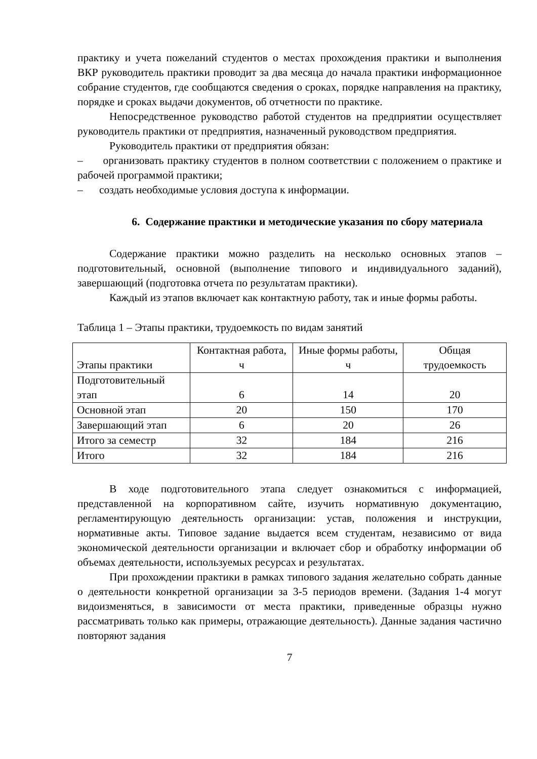практику и учета пожеланий студентов о местах прохождения практики и выполнения ВКР руководитель практики проводит за два месяца до начала практики информационное собрание студентов, где сообщаются сведения о сроках, порядке направления на практику, порядке и сроках выдачи документов, об отчетности по практике.
Непосредственное руководство работой студентов на предприятии осуществляет руководитель практики от предприятия, назначенный руководством предприятия.
Руководитель практики от предприятия обязан:
– организовать практику студентов в полном соответствии с положением о практике и рабочей программой практики;
– создать необходимые условия доступа к информации.
6. Содержание практики и методические указания по сбору материала
Содержание практики можно разделить на несколько основных этапов – подготовительный, основной (выполнение типового и индивидуального заданий), завершающий (подготовка отчета по результатам практики).
Каждый из этапов включает как контактную работу, так и иные формы работы.
Таблица 1 – Этапы практики, трудоемкость по видам занятий
| Этапы практики | Контактная работа, ч | Иные формы работы, ч | Общая трудоемкость |
| Подготовительный этап | 6 | 14 | 20 |
| Основной этап | 20 | 150 | 170 |
| Завершающий этап | 6 | 20 | 26 |
| Итого за семестр | 32 | 184 | 216 |
| Итого | 32 | 184 | 216 |
В ходе подготовительного этапа следует ознакомиться с информацией, представленной на корпоративном сайте, изучить нормативную документацию, регламентирующую деятельность организации: устав, положения и инструкции, нормативные акты. Типовое задание выдается всем студентам, независимо от вида экономической деятельности организации и включает сбор и обработку информации об объемах деятельности, используемых ресурсах и результатах.
При прохождении практики в рамках типового задания желательно собрать данные о деятельности конкретной организации за 3-5 периодов времени. (Задания 1-4 могут видоизменяться, в зависимости от места практики, приведенные образцы нужно рассматривать только как примеры, отражающие деятельность). Данные задания частично повторяют задания
7